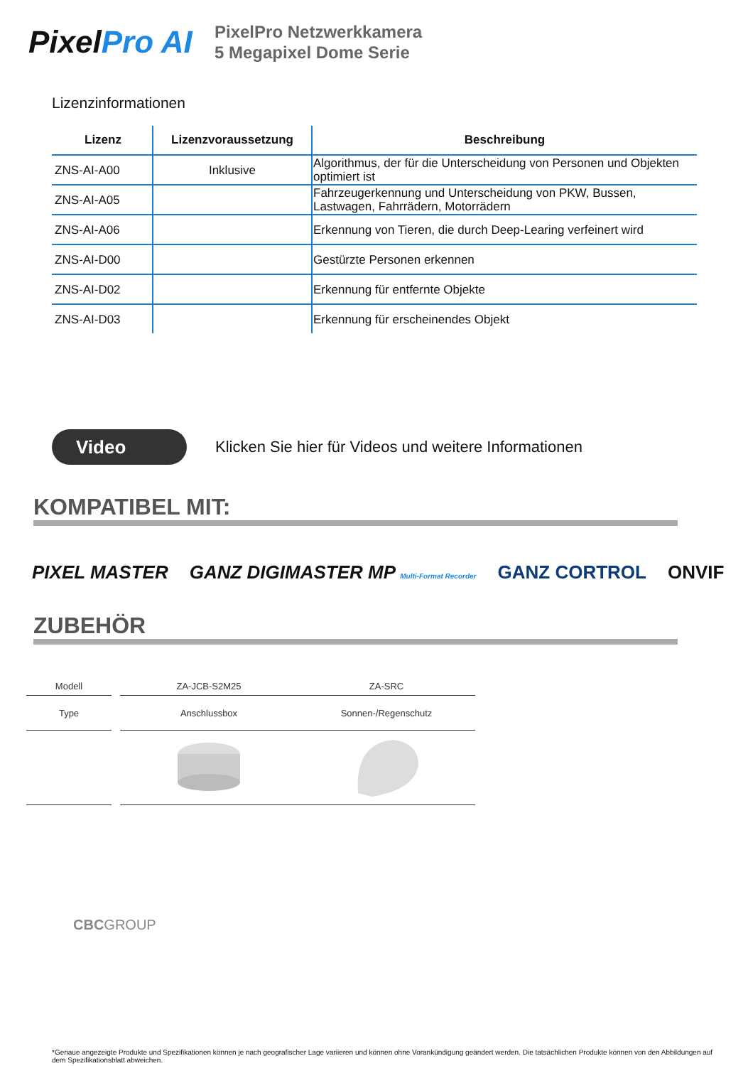PixelPro AI
PixelPro Netzwerkkamera
5 Megapixel Dome Serie
Lizenzinformationen
| Lizenz | Lizenzvoraussetzung | Beschreibung |
| --- | --- | --- |
| ZNS-AI-A00 | Inklusive | Algorithmus, der für die Unterscheidung von Personen und Objekten optimiert ist |
| ZNS-AI-A05 | | Fahrzeugerkennung und Unterscheidung von PKW, Bussen, Lastwagen, Fahrrädern, Motorrädern |
| ZNS-AI-A06 | | Erkennung von Tieren, die durch Deep-Learing verfeinert wird |
| ZNS-AI-D00 | | Gestürzte Personen erkennen |
| ZNS-AI-D02 | | Erkennung für entfernte Objekte |
| ZNS-AI-D03 | | Erkennung für erscheinendes Objekt |
Video
Klicken Sie hier für Videos und weitere Informationen
KOMPATIBEL MIT:
PIXEL MASTER GANZ DIGIMASTER MP Multi-Format Recorder GANZ CORTROL ONVIF
ZUBEHÖR
| Modell | | ZA-JCB-S2M25 | ZA-SRC |
| Type | | Anschlussbox | Sonnen-/Regenschutz |
CBCGROUP
*Genaue angezeigte Produkte und Spezifikationen können je nach geografischer Lage variieren und können ohne Vorankündigung geändert werden. Die tatsächlichen Produkte können von den Abbildungen auf dem Spezifikationsblatt abweichen.